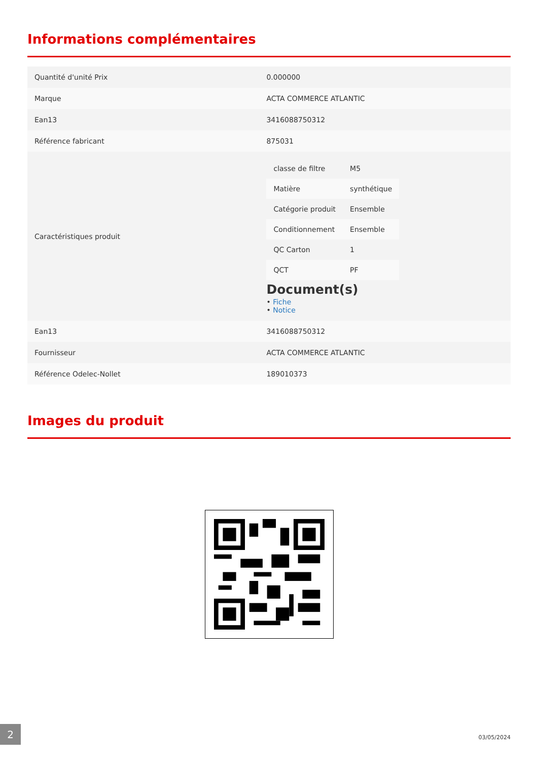Informations complémentaires
| Quantité d'unité Prix | 0.000000 |
| Marque | ACTA COMMERCE ATLANTIC |
| Ean13 | 3416088750312 |
| Référence fabricant | 875031 |
| Caractéristiques produit | / classe de filtre / M5 / / Matière / synthétique / / Catégorie produit / Ensemble / / Conditionnement / Ensemble / / QC Carton / 1 / / QCT / PF / Document(s) • Fiche • Notice |
| Ean13 | 3416088750312 |
| Fournisseur | ACTA COMMERCE ATLANTIC |
| Référence Odelec-Nollet | 189010373 |
Images du produit
2
03/05/2024